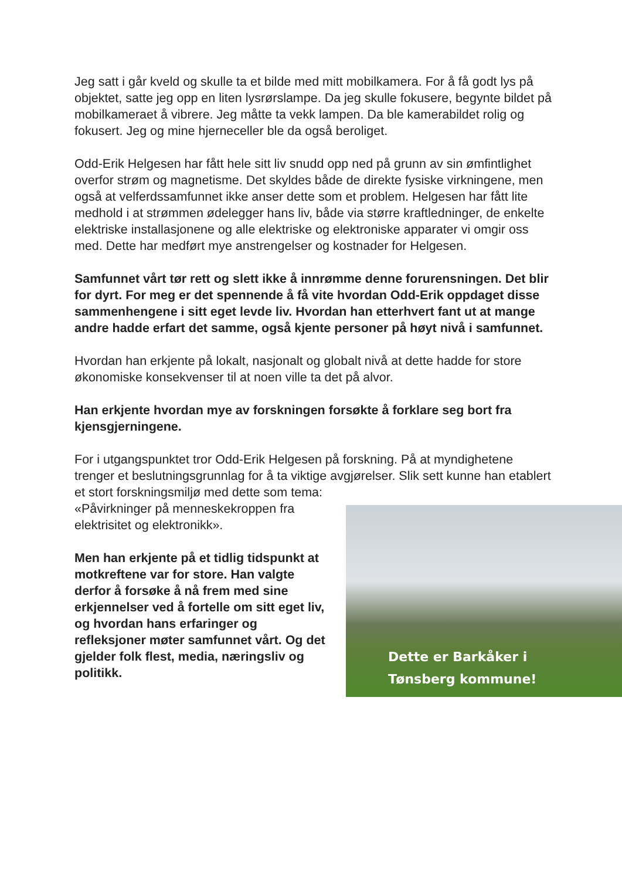Jeg satt i går kveld og skulle ta et bilde med mitt mobilkamera. For å få godt lys på objektet, satte jeg opp en liten lysrørslampe. Da jeg skulle fokusere, begynte bildet på mobilkameraet å vibrere. Jeg måtte ta vekk lampen. Da ble kamerabildet rolig og fokusert. Jeg og mine hjerneceller ble da også beroliget.
Odd-Erik Helgesen har fått hele sitt liv snudd opp ned på grunn av sin ømfintlighet overfor strøm og magnetisme. Det skyldes både de direkte fysiske virkningene, men også at velferdssamfunnet ikke anser dette som et problem. Helgesen har fått lite medhold i at strømmen ødelegger hans liv, både via større kraftledninger, de enkelte elektriske installasjonene og alle elektriske og elektroniske apparater vi omgir oss med. Dette har medført mye anstrengelser og kostnader for Helgesen.
Samfunnet vårt tør rett og slett ikke å innrømme denne forurensningen. Det blir for dyrt. For meg er det spennende å få vite hvordan Odd-Erik oppdaget disse sammenhengene i sitt eget levde liv. Hvordan han etterhvert fant ut at mange andre hadde erfart det samme, også kjente personer på høyt nivå i samfunnet.
Hvordan han erkjente på lokalt, nasjonalt og globalt nivå at dette hadde for store økonomiske konsekvenser til at noen ville ta det på alvor.
Han erkjente hvordan mye av forskningen forsøkte å forklare seg bort fra kjensgjerningene.
For i utgangspunktet tror Odd-Erik Helgesen på forskning. På at myndighetene trenger et beslutningsgrunnlag for å ta viktige avgjørelser. Slik sett kunne han etablert et stort forskningsmiljø med dette som tema:
Dette er Barkåker i
Tønsberg kommune!
«Påvirkninger på menneskekroppen fra elektrisitet og elektronikk».
Men han erkjente på et tidlig tidspunkt at motkreftene var for store. Han valgte derfor å forsøke å nå frem med sine erkjennelser ved å fortelle om sitt eget liv, og hvordan hans erfaringer og refleksjoner møter samfunnet vårt. Og det gjelder folk flest, media, næringsliv og politikk.